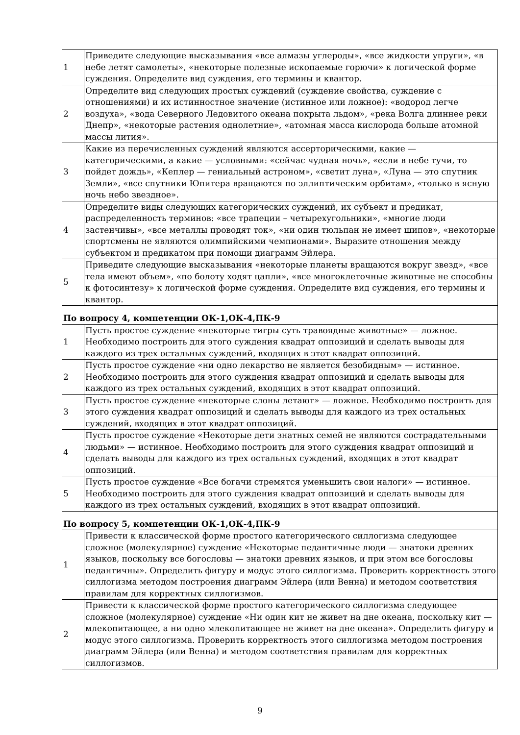| 1 | Приведите следующие высказывания «все алмазы углероды», «все жидкости упруги», «в небе летят самолеты», «некоторые полезные ископаемые горючи» к логической форме суждения. Определите вид суждения, его термины и квантор. |
| 2 | Определите вид следующих простых суждений (суждение свойства, суждение с отношениями) и их истинностное значение (истинное или ложное): «водород легче воздуха», «вода Северного Ледовитого океана покрыта льдом», «река Волга длиннее реки Днепр», «некоторые растения однолетние», «атомная масса кислорода больше атомной массы лития». |
| 3 | Какие из перечисленных суждений являются ассерторическими, какие — категорическими, а какие — условными: «сейчас чудная ночь», «если в небе тучи, то пойдет дождь», «Кеплер — гениальный астроном», «светит луна», «Луна — это спутник Земли», «все спутники Юпитера вращаются по эллиптическим орбитам», «только в ясную ночь небо звездное». |
| 4 | Определите виды следующих категорических суждений, их субъект и предикат, распределенность терминов: «все трапеции – четырехугольники», «многие люди застенчивы», «все металлы проводят ток», «ни один тюльпан не имеет шипов», «некоторые спортсмены не являются олимпийскими чемпионами». Выразите отношения между субъектом и предикатом при помощи диаграмм Эйлера. |
| 5 | Приведите следующие высказывания «некоторые планеты вращаются вокруг звезд», «все тела имеют объем», «по болоту ходят цапли», «все многоклеточные животные не способны к фотосинтезу» к логической форме суждения. Определите вид суждения, его термины и квантор. |
| По вопросу 4, компетенции ОК-1,ОК-4,ПК-9 | |
| 1 | Пусть простое суждение «некоторые тигры суть травоядные животные» — ложное. Необходимо построить для этого суждения квадрат оппозиций и сделать выводы для каждого из трех остальных суждений, входящих в этот квадрат оппозиций. |
| 2 | Пусть простое суждение «ни одно лекарство не является безобидным» — истинное. Необходимо построить для этого суждения квадрат оппозиций и сделать выводы для каждого из трех остальных суждений, входящих в этот квадрат оппозиций. |
| 3 | Пусть простое суждение «некоторые слоны летают» — ложное. Необходимо построить для этого суждения квадрат оппозиций и сделать выводы для каждого из трех остальных суждений, входящих в этот квадрат оппозиций. |
| 4 | Пусть простое суждение «Некоторые дети знатных семей не являются сострадательными людьми» — истинное. Необходимо построить для этого суждения квадрат оппозиций и сделать выводы для каждого из трех остальных суждений, входящих в этот квадрат оппозиций. |
| 5 | Пусть простое суждение «Все богачи стремятся уменьшить свои налоги» — истинное. Необходимо построить для этого суждения квадрат оппозиций и сделать выводы для каждого из трех остальных суждений, входящих в этот квадрат оппозиций. |
| По вопросу 5, компетенции ОК-1,ОК-4,ПК-9 | |
| 1 | Привести к классической форме простого категорического силлогизма следующее сложное (молекулярное) суждение «Некоторые педантичные люди — знатоки древних языков, поскольку все богословы — знатоки древних языков, и при этом все богословы педантичны». Определить фигуру и модус этого силлогизма. Проверить корректность этого силлогизма методом построения диаграмм Эйлера (или Венна) и методом соответствия правилам для корректных силлогизмов. |
| 2 | Привести к классической форме простого категорического силлогизма следующее сложное (молекулярное) суждение «Ни один кит не живет на дне океана, поскольку кит — млекопитающее, а ни одно млекопитающее не живет на дне океана». Определить фигуру и модус этого силлогизма. Проверить корректность этого силлогизма методом построения диаграмм Эйлера (или Венна) и методом соответствия правилам для корректных силлогизмов. |
9